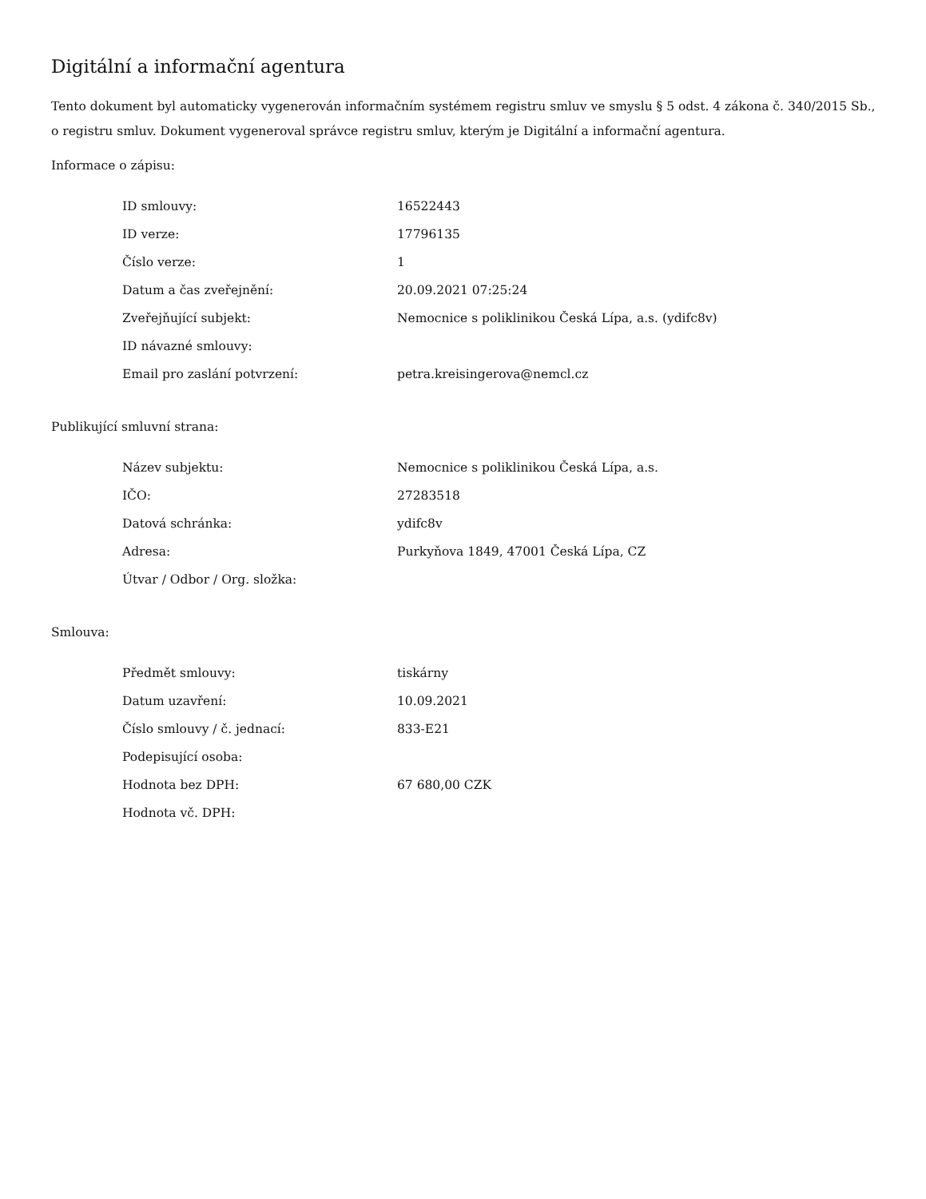Digitální a informační agentura
Tento dokument byl automaticky vygenerován informačním systémem registru smluv ve smyslu § 5 odst. 4 zákona č. 340/2015 Sb., o registru smluv. Dokument vygeneroval správce registru smluv, kterým je Digitální a informační agentura.
Informace o zápisu:
| ID smlouvy: | 16522443 |
| ID verze: | 17796135 |
| Číslo verze: | 1 |
| Datum a čas zveřejnění: | 20.09.2021 07:25:24 |
| Zveřejňující subjekt: | Nemocnice s poliklinikou Česká Lípa, a.s. (ydifc8v) |
| ID návazné smlouvy: | |
| Email pro zaslání potvrzení: | petra.kreisingerova@nemcl.cz |
Publikující smluvní strana:
| Název subjektu: | Nemocnice s poliklinikou Česká Lípa, a.s. |
| IČO: | 27283518 |
| Datová schránka: | ydifc8v |
| Adresa: | Purkyňova 1849, 47001 Česká Lípa, CZ |
| Útvar / Odbor / Org. složka: | |
Smlouva:
| Předmět smlouvy: | tiskárny |
| Datum uzavření: | 10.09.2021 |
| Číslo smlouvy / č. jednací: | 833-E21 |
| Podepisující osoba: | |
| Hodnota bez DPH: | 67 680,00 CZK |
| Hodnota vč. DPH: | |